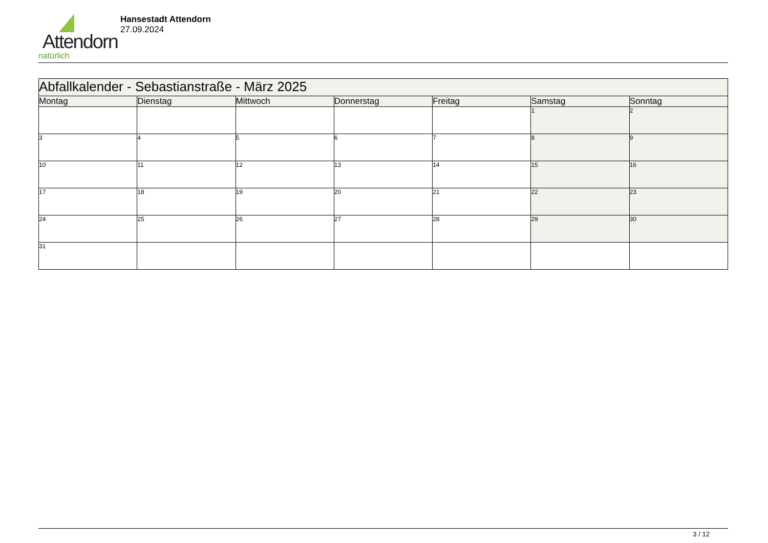Attendorn
natürlich
Hansestadt Attendorn
27.09.2024
| Abfallkalender - Sebastianstraße - März 2025 | | | | | | |
| --- | --- | --- | --- | --- | --- | --- |
| Montag | Dienstag | Mittwoch | Donnerstag | Freitag | Samstag | Sonntag |
| | | | | | 1 | 2 |
| 3 | 4 | 5 | 6 | 7 | 8 | 9 |
| 10 | 11 | 12 | 13 | 14 | 15 | 16 |
| 17 | 18 | 19 | 20 | 21 | 22 | 23 |
| 24 | 25 | 26 | 27 | 28 | 29 | 30 |
| 31 | | | | | | |
3 / 12